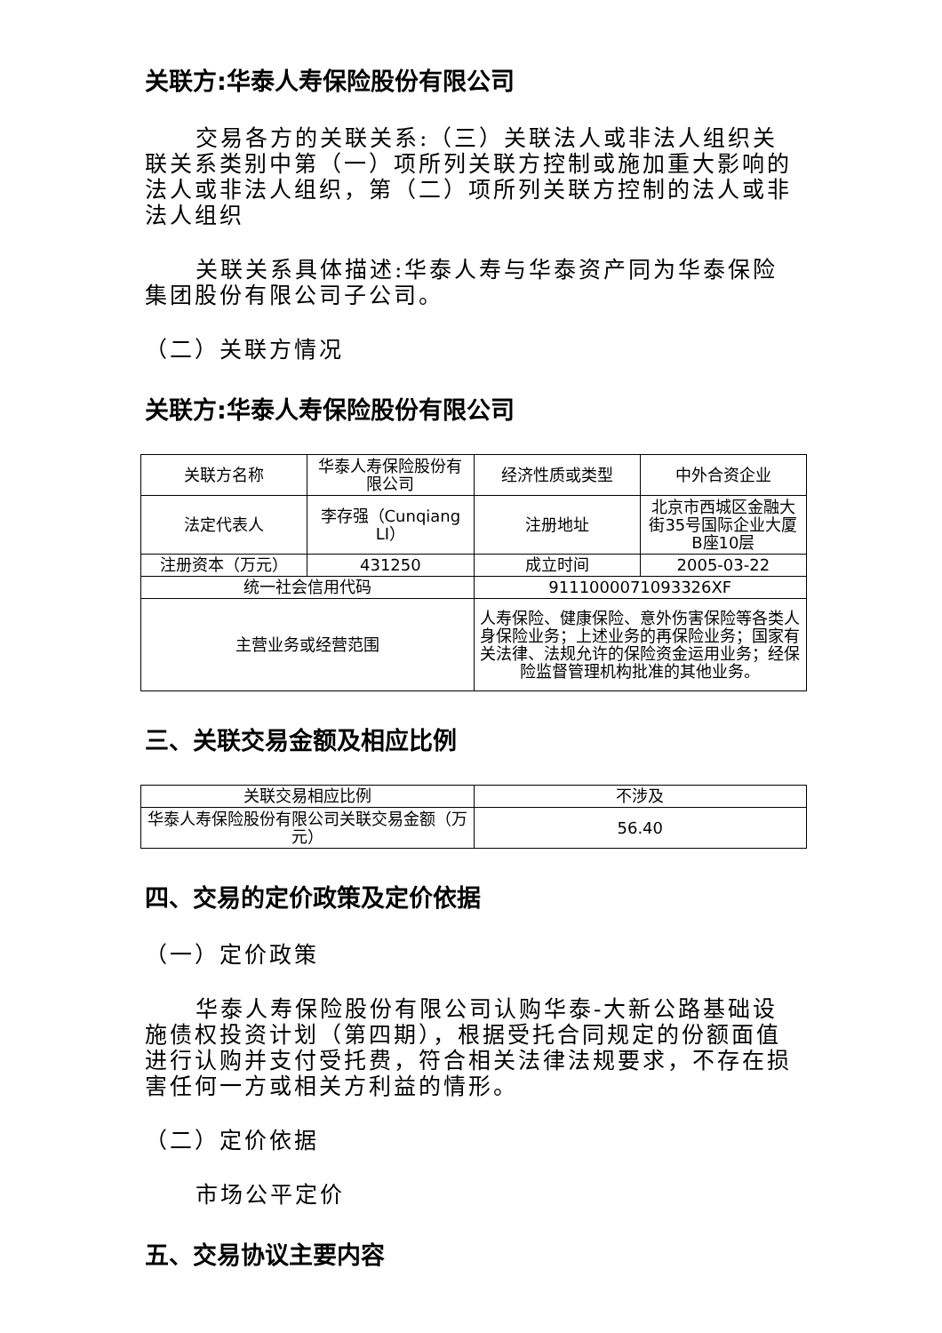关联方:华泰人寿保险股份有限公司
交易各方的关联关系:（三）关联法人或非法人组织关联关系类别中第（一）项所列关联方控制或施加重大影响的法人或非法人组织，第（二）项所列关联方控制的法人或非法人组织
关联关系具体描述:华泰人寿与华泰资产同为华泰保险集团股份有限公司子公司。
（二）关联方情况
关联方:华泰人寿保险股份有限公司
| 关联方名称 | 华泰人寿保险股份有限公司 | 经济性质或类型 | 中外合资企业 |
| 法定代表人 | 李存强（Cunqiang LI） | 注册地址 | 北京市西城区金融大街35号国际企业大厦B座10层 |
| 注册资本（万元） | 431250 | 成立时间 | 2005-03-22 |
| 统一社会信用代码 | | 9111000071093326XF | |
| 主营业务或经营范围 | | 人寿保险、健康保险、意外伤害保险等各类人身保险业务；上述业务的再保险业务；国家有关法律、法规允许的保险资金运用业务；经保险监督管理机构批准的其他业务。 | |
三、关联交易金额及相应比例
| 关联交易相应比例 | 不涉及 |
| 华泰人寿保险股份有限公司关联交易金额（万元） | 56.40 |
四、交易的定价政策及定价依据
（一）定价政策
华泰人寿保险股份有限公司认购华泰-大新公路基础设施债权投资计划（第四期），根据受托合同规定的份额面值进行认购并支付受托费，符合相关法律法规要求，不存在损害任何一方或相关方利益的情形。
（二）定价依据
市场公平定价
五、交易协议主要内容